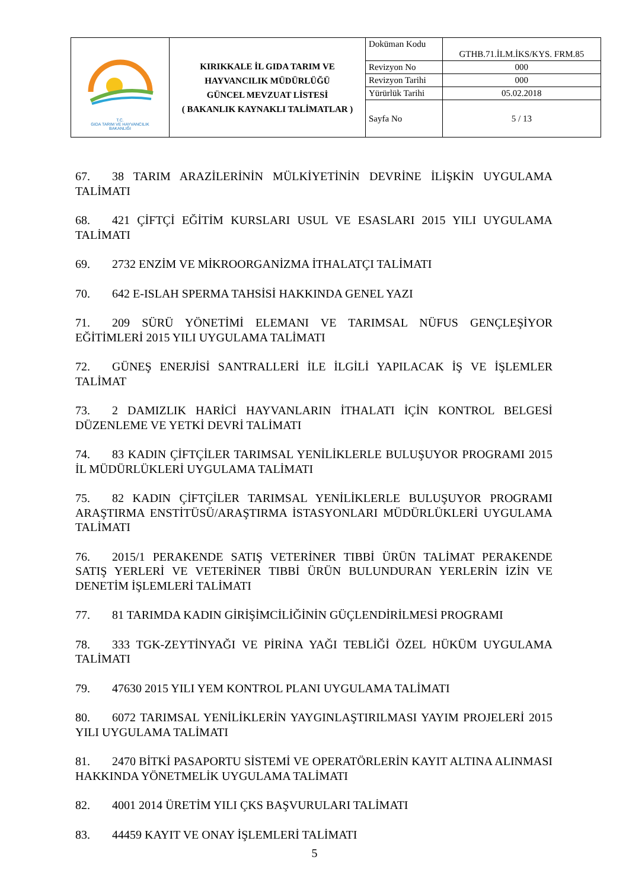| T.C. GIDA TARIM VE HAYVANCILIK BAKANLIĞI | KIRIKKALE İL GIDA TARIM VE HAYVANCILIK MÜDÜRLÜĞÜ GÜNCEL MEVZUAT LİSTESİ ( BAKANLIK KAYNAKLI TALİMATLAR ) | Doküman Kodu | GTHB.71.İLM.İKS/KYS. FRM.85 |
| | | Revizyon No | 000 |
| | | Revizyon Tarihi | 000 |
| | | Yürürlük Tarihi | 05.02.2018 |
| | | Sayfa No | 5 / 13 |
67. 38 TARIM ARAZİLERİNİN MÜLKİYETİNİN DEVRİNE İLİŞKİN UYGULAMA TALİMATI
68. 421 ÇİFTÇİ EĞİTİM KURSLARI USUL VE ESASLARI 2015 YILI UYGULAMA TALİMATI
69. 2732 ENZİM VE MİKROORGANİZMA İTHALATÇI TALİMATI
70. 642 E-ISLAH SPERMA TAHSİSİ HAKKINDA GENEL YAZI
71. 209 SÜRÜ YÖNETİMİ ELEMANI VE TARIMSAL NÜFUS GENÇLEŞİYOR EĞİTİMLERİ 2015 YILI UYGULAMA TALİMATI
72. GÜNEŞ ENERJİSİ SANTRALLERİ İLE İLGİLİ YAPILACAK İŞ VE İŞLEMLER TALİMAT
73. 2 DAMIZLIK HARİCİ HAYVANLARIN İTHALATI İÇİN KONTROL BELGESİ DÜZENLEME VE YETKİ DEVRİ TALİMATI
74. 83 KADIN ÇİFTÇİLER TARIMSAL YENİLİKLERLE BULUŞUYOR PROGRAMI 2015 İL MÜDÜRLÜKLERİ UYGULAMA TALİMATI
75. 82 KADIN ÇİFTÇİLER TARIMSAL YENİLİKLERLE BULUŞUYOR PROGRAMI ARAŞTIRMA ENSTİTÜSÜ/ARAŞTIRMA İSTASYONLARI MÜDÜRLÜKLERİ UYGULAMA TALİMATI
76. 2015/1 PERAKENDE SATIŞ VETERİNER TIBBİ ÜRÜN TALİMAT PERAKENDE SATIŞ YERLERİ VE VETERİNER TIBBİ ÜRÜN BULUNDURAN YERLERİN İZİN VE DENETİM İŞLEMLERİ TALİMATI
77. 81 TARIMDA KADIN GİRİŞİMCİLİĞİNİN GÜÇLENDİRİLMESİ PROGRAMI
78. 333 TGK-ZEYTİNYAĞI VE PİRİNA YAĞI TEBLİĞİ ÖZEL HÜKÜM UYGULAMA TALİMATI
79. 47630 2015 YILI YEM KONTROL PLANI UYGULAMA TALİMATI
80. 6072 TARIMSAL YENİLİKLERİN YAYGINLAŞTIRILMASI YAYIM PROJELERİ 2015 YILI UYGULAMA TALİMATI
81. 2470 BİTKİ PASAPORTU SİSTEMİ VE OPERATÖRLERİN KAYIT ALTINA ALINMASI HAKKINDA YÖNETMELİK UYGULAMA TALİMATI
82. 4001 2014 ÜRETİM YILI ÇKS BAŞVURULARI TALİMATI
83. 44459 KAYIT VE ONAY İŞLEMLERİ TALİMATI
5